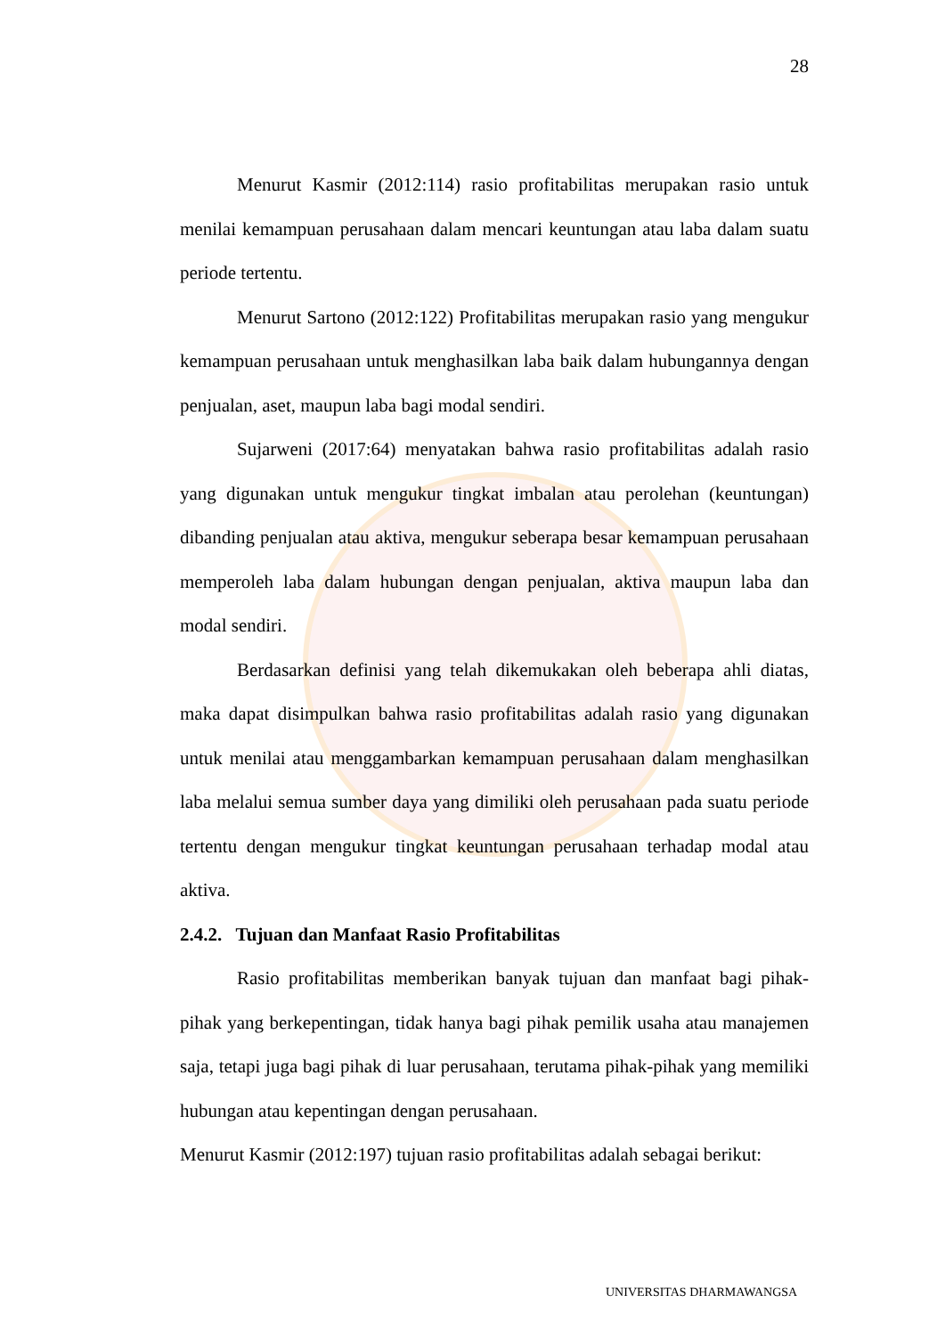28
Menurut Kasmir (2012:114) rasio profitabilitas merupakan rasio untuk menilai kemampuan perusahaan dalam mencari keuntungan atau laba dalam suatu periode tertentu.
Menurut Sartono (2012:122) Profitabilitas merupakan rasio yang mengukur kemampuan perusahaan untuk menghasilkan laba baik dalam hubungannya dengan penjualan, aset, maupun laba bagi modal sendiri.
Sujarweni (2017:64) menyatakan bahwa rasio profitabilitas adalah rasio yang digunakan untuk mengukur tingkat imbalan atau perolehan (keuntungan) dibanding penjualan atau aktiva, mengukur seberapa besar kemampuan perusahaan memperoleh laba dalam hubungan dengan penjualan, aktiva maupun laba dan modal sendiri.
Berdasarkan definisi yang telah dikemukakan oleh beberapa ahli diatas, maka dapat disimpulkan bahwa rasio profitabilitas adalah rasio yang digunakan untuk menilai atau menggambarkan kemampuan perusahaan dalam menghasilkan laba melalui semua sumber daya yang dimiliki oleh perusahaan pada suatu periode tertentu dengan mengukur tingkat keuntungan perusahaan terhadap modal atau aktiva.
2.4.2. Tujuan dan Manfaat Rasio Profitabilitas
Rasio profitabilitas memberikan banyak tujuan dan manfaat bagi pihak-pihak yang berkepentingan, tidak hanya bagi pihak pemilik usaha atau manajemen saja, tetapi juga bagi pihak di luar perusahaan, terutama pihak-pihak yang memiliki hubungan atau kepentingan dengan perusahaan.
Menurut Kasmir (2012:197) tujuan rasio profitabilitas adalah sebagai berikut:
UNIVERSITAS DHARMAWANGSA